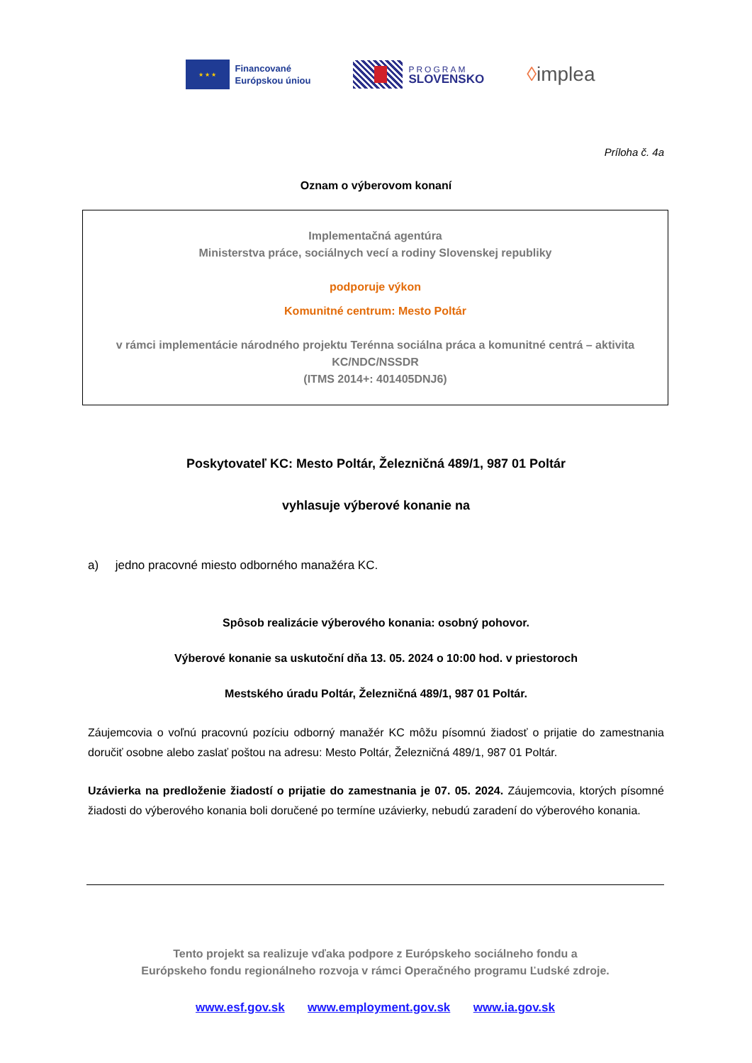★ ★ ★
Financované
Európskou úniou
PROGRAM
SLOVENSKO
◊implea
Príloha č. 4a
Oznam o výberovom konaní
Implementačná agentúra
Ministerstva práce, sociálnych vecí a rodiny Slovenskej republiky
podporuje výkon
Komunitné centrum: Mesto Poltár
v rámci implementácie národného projektu Terénna sociálna práca a komunitné centrá – aktivita KC/NDC/NSSDR
(ITMS 2014+: 401405DNJ6)
Poskytovateľ KC: Mesto Poltár, Železničná 489/1, 987 01 Poltár
vyhlasuje výberové konanie na
a) jedno pracovné miesto odborného manažéra KC.
Spôsob realizácie výberového konania: osobný pohovor.
Výberové konanie sa uskutoční dňa 13. 05. 2024 o 10:00 hod. v priestoroch
Mestského úradu Poltár, Železničná 489/1, 987 01 Poltár.
Záujemcovia o voľnú pracovnú pozíciu odborný manažér KC môžu písomnú žiadosť o prijatie do zamestnania doručiť osobne alebo zaslať poštou na adresu: Mesto Poltár, Železničná 489/1, 987 01 Poltár.
Uzávierka na predloženie žiadostí o prijatie do zamestnania je 07. 05. 2024. Záujemcovia, ktorých písomné žiadosti do výberového konania boli doručené po termíne uzávierky, nebudú zaradení do výberového konania.
Tento projekt sa realizuje vďaka podpore z Európskeho sociálneho fondu a
Európskeho fondu regionálneho rozvoja v rámci Operačného programu Ľudské zdroje.
www.esf.gov.sk www.employment.gov.sk www.ia.gov.sk